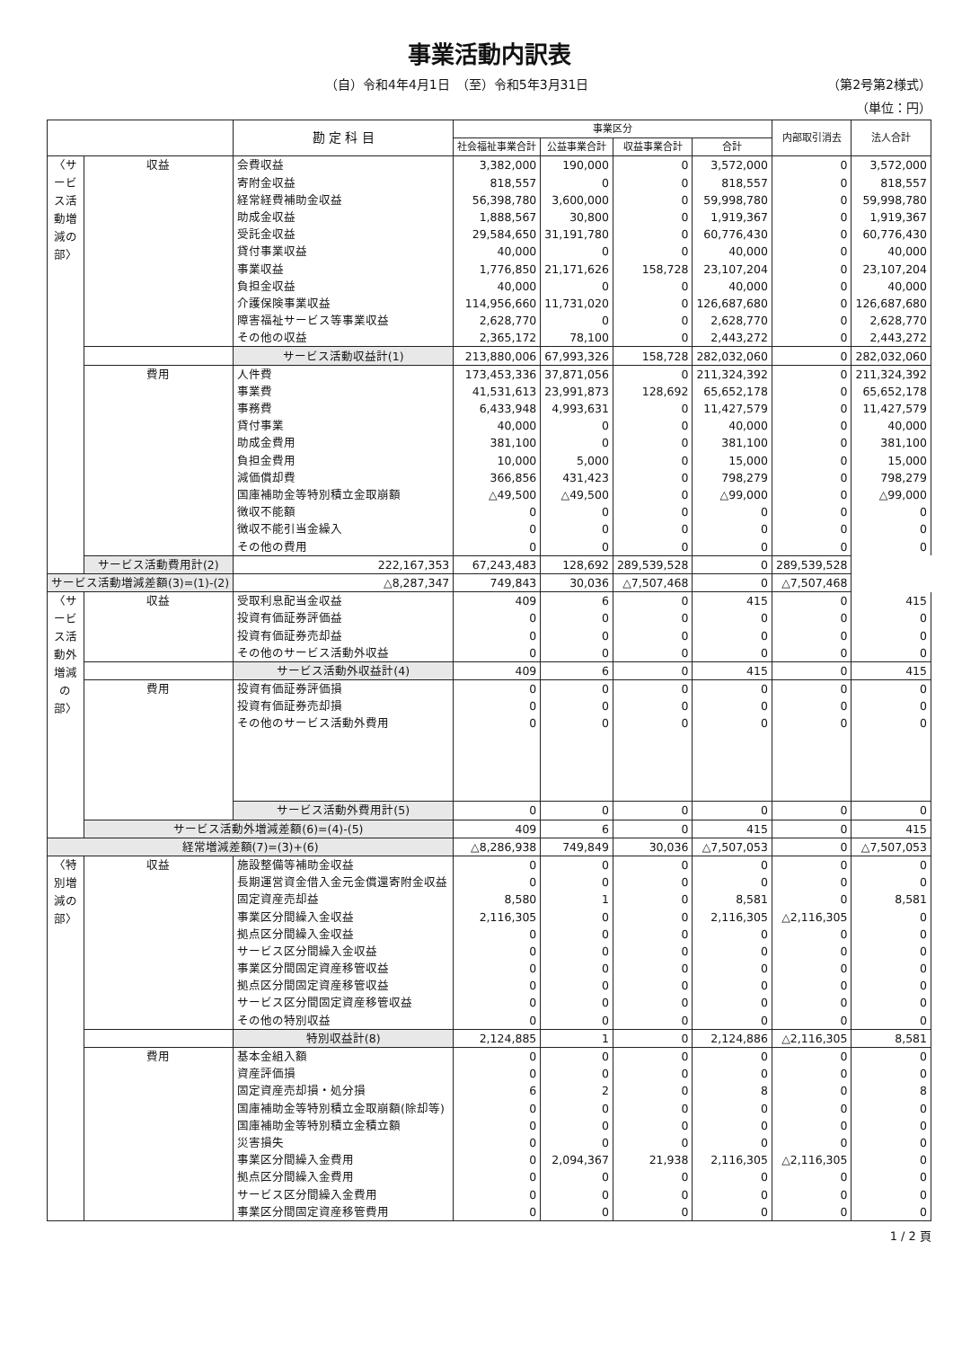事業活動内訳表
（自）令和4年4月1日　（至）令和5年3月31日 （第2号第2様式）
（単位：円）
| | | 勘 定 科 目 | 事業区分 | | | | 内部取引消去 | 法人合計 |
| --- | --- | --- | --- | --- | --- | --- | --- | --- |
| | | | 社会福祉事業合計 | 公益事業合計 | 収益事業合計 | 合計 | | |
| 〈サービス活動増減の部〉 | 収益 | 会費収益 | 3,382,000 | 190,000 | 0 | 3,572,000 | 0 | 3,572,000 |
| | | 寄附金収益 | 818,557 | 0 | 0 | 818,557 | 0 | 818,557 |
| | | 経常経費補助金収益 | 56,398,780 | 3,600,000 | 0 | 59,998,780 | 0 | 59,998,780 |
| | | 助成金収益 | 1,888,567 | 30,800 | 0 | 1,919,367 | 0 | 1,919,367 |
| | | 受託金収益 | 29,584,650 | 31,191,780 | 0 | 60,776,430 | 0 | 60,776,430 |
| | | 貸付事業収益 | 40,000 | 0 | 0 | 40,000 | 0 | 40,000 |
| | | 事業収益 | 1,776,850 | 21,171,626 | 158,728 | 23,107,204 | 0 | 23,107,204 |
| | | 負担金収益 | 40,000 | 0 | 0 | 40,000 | 0 | 40,000 |
| | | 介護保険事業収益 | 114,956,660 | 11,731,020 | 0 | 126,687,680 | 0 | 126,687,680 |
| | | 障害福祉サービス等事業収益 | 2,628,770 | 0 | 0 | 2,628,770 | 0 | 2,628,770 |
| | | その他の収益 | 2,365,172 | 78,100 | 0 | 2,443,272 | 0 | 2,443,272 |
| | | サービス活動収益計(1) | 213,880,006 | 67,993,326 | 158,728 | 282,032,060 | 0 | 282,032,060 |
| | 費用 | 人件費 | 173,453,336 | 37,871,056 | 0 | 211,324,392 | 0 | 211,324,392 |
| | | 事業費 | 41,531,613 | 23,991,873 | 128,692 | 65,652,178 | 0 | 65,652,178 |
| | | 事務費 | 6,433,948 | 4,993,631 | 0 | 11,427,579 | 0 | 11,427,579 |
| | | 貸付事業 | 40,000 | 0 | 0 | 40,000 | 0 | 40,000 |
| | | 助成金費用 | 381,100 | 0 | 0 | 381,100 | 0 | 381,100 |
| | | 負担金費用 | 10,000 | 5,000 | 0 | 15,000 | 0 | 15,000 |
| | | 減価償却費 | 366,856 | 431,423 | 0 | 798,279 | 0 | 798,279 |
| | | 国庫補助金等特別積立金取崩額 | △49,500 | △49,500 | 0 | △99,000 | 0 | △99,000 |
| | | 徴収不能額 | 0 | 0 | 0 | 0 | 0 | 0 |
| | | 徴収不能引当金繰入 | 0 | 0 | 0 | 0 | 0 | 0 |
| | | その他の費用 | 0 | 0 | 0 | 0 | 0 | 0 |
| | サービス活動費用計(2) | 222,167,353 | 67,243,483 | 128,692 | 289,539,528 | 0 | 289,539,528 | |
| サービス活動増減差額(3)=(1)-(2) | | △8,287,347 | 749,843 | 30,036 | △7,507,468 | 0 | △7,507,468 | |
| 〈サービス活動外増減の部〉 | 収益 | 受取利息配当金収益 | 409 | 6 | 0 | 415 | 0 | 415 |
| | | 投資有価証券評価益 | 0 | 0 | 0 | 0 | 0 | 0 |
| | | 投資有価証券売却益 | 0 | 0 | 0 | 0 | 0 | 0 |
| | | その他のサービス活動外収益 | 0 | 0 | 0 | 0 | 0 | 0 |
| | | サービス活動外収益計(4) | 409 | 6 | 0 | 415 | 0 | 415 |
| | 費用 | 投資有価証券評価損 | 0 | 0 | 0 | 0 | 0 | 0 |
| | | 投資有価証券売却損 | 0 | 0 | 0 | 0 | 0 | 0 |
| | | その他のサービス活動外費用 | 0 | 0 | 0 | 0 | 0 | 0 |
| | | サービス活動外費用計(5) | 0 | 0 | 0 | 0 | 0 | 0 |
| | サービス活動外増減差額(6)=(4)-(5) | | 409 | 6 | 0 | 415 | 0 | 415 |
| 経常増減差額(7)=(3)+(6) | | | △8,286,938 | 749,849 | 30,036 | △7,507,053 | 0 | △7,507,053 |
| 〈特別増減の部〉 | 収益 | 施設整備等補助金収益 | 0 | 0 | 0 | 0 | 0 | 0 |
| | | 長期運営資金借入金元金償還寄附金収益 | 0 | 0 | 0 | 0 | 0 | 0 |
| | | 固定資産売却益 | 8,580 | 1 | 0 | 8,581 | 0 | 8,581 |
| | | 事業区分間繰入金収益 | 2,116,305 | 0 | 0 | 2,116,305 | △2,116,305 | 0 |
| | | 拠点区分間繰入金収益 | 0 | 0 | 0 | 0 | 0 | 0 |
| | | サービス区分間繰入金収益 | 0 | 0 | 0 | 0 | 0 | 0 |
| | | 事業区分間固定資産移管収益 | 0 | 0 | 0 | 0 | 0 | 0 |
| | | 拠点区分間固定資産移管収益 | 0 | 0 | 0 | 0 | 0 | 0 |
| | | サービス区分間固定資産移管収益 | 0 | 0 | 0 | 0 | 0 | 0 |
| | | その他の特別収益 | 0 | 0 | 0 | 0 | 0 | 0 |
| | | 特別収益計(8) | 2,124,885 | 1 | 0 | 2,124,886 | △2,116,305 | 8,581 |
| | 費用 | 基本金組入額 | 0 | 0 | 0 | 0 | 0 | 0 |
| | | 資産評価損 | 0 | 0 | 0 | 0 | 0 | 0 |
| | | 固定資産売却損・処分損 | 6 | 2 | 0 | 8 | 0 | 8 |
| | | 国庫補助金等特別積立金取崩額(除却等) | 0 | 0 | 0 | 0 | 0 | 0 |
| | | 国庫補助金等特別積立金積立額 | 0 | 0 | 0 | 0 | 0 | 0 |
| | | 災害損失 | 0 | 0 | 0 | 0 | 0 | 0 |
| | | 事業区分間繰入金費用 | 0 | 2,094,367 | 21,938 | 2,116,305 | △2,116,305 | 0 |
| | | 拠点区分間繰入金費用 | 0 | 0 | 0 | 0 | 0 | 0 |
| | | サービス区分間繰入金費用 | 0 | 0 | 0 | 0 | 0 | 0 |
| | | 事業区分間固定資産移管費用 | 0 | 0 | 0 | 0 | 0 | 0 |
1 / 2 頁